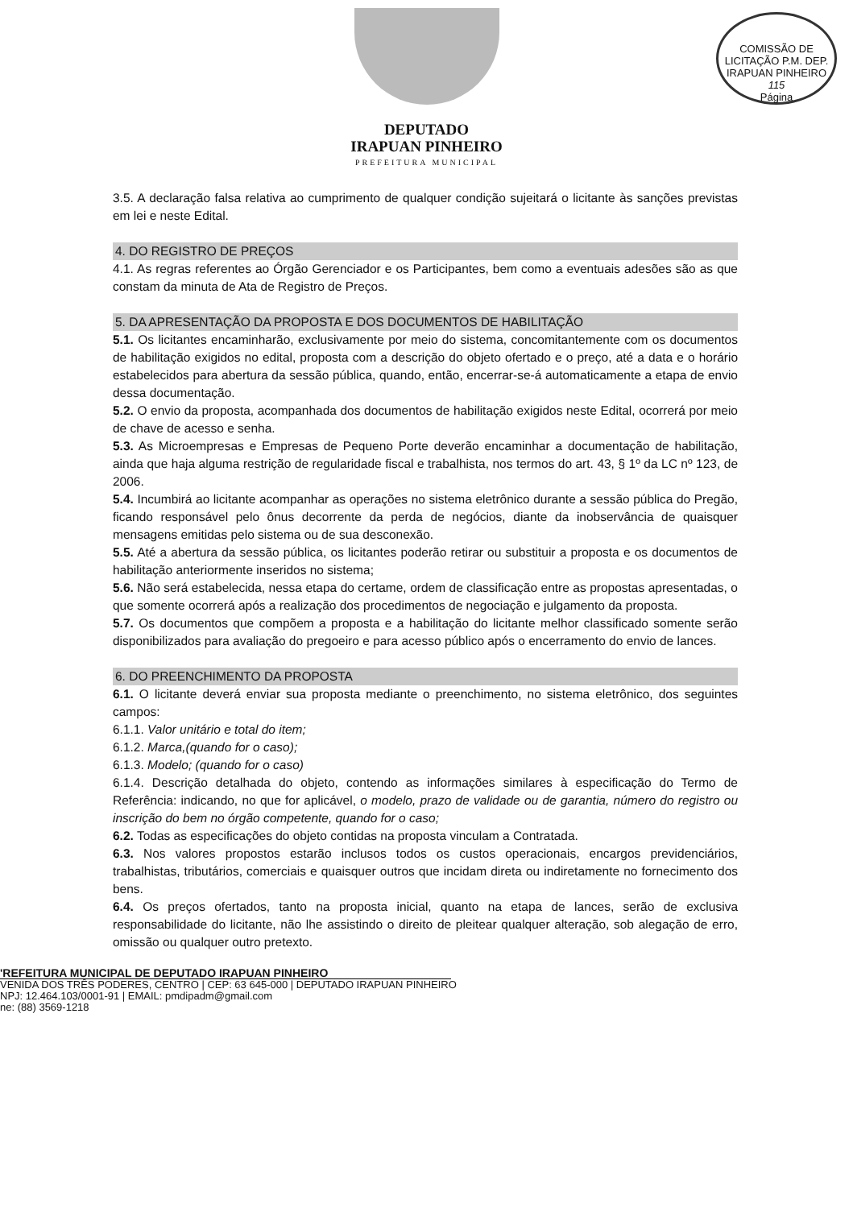COMISSÃO DE LICITAÇÃO P.M. DEP. IRAPUAN PINHEIRO
115
Página
DEPUTADO
IRAPUAN PINHEIRO
PREFEITURA MUNICIPAL
3.5. A declaração falsa relativa ao cumprimento de qualquer condição sujeitará o licitante às sanções previstas em lei e neste Edital.
4. DO REGISTRO DE PREÇOS
4.1. As regras referentes ao Órgão Gerenciador e os Participantes, bem como a eventuais adesões são as que constam da minuta de Ata de Registro de Preços.
5. DA APRESENTAÇÃO DA PROPOSTA E DOS DOCUMENTOS DE HABILITAÇÃO
5.1. Os licitantes encaminharão, exclusivamente por meio do sistema, concomitantemente com os documentos de habilitação exigidos no edital, proposta com a descrição do objeto ofertado e o preço, até a data e o horário estabelecidos para abertura da sessão pública, quando, então, encerrar-se-á automaticamente a etapa de envio dessa documentação.
5.2. O envio da proposta, acompanhada dos documentos de habilitação exigidos neste Edital, ocorrerá por meio de chave de acesso e senha.
5.3. As Microempresas e Empresas de Pequeno Porte deverão encaminhar a documentação de habilitação, ainda que haja alguma restrição de regularidade fiscal e trabalhista, nos termos do art. 43, § 1º da LC nº 123, de 2006.
5.4. Incumbirá ao licitante acompanhar as operações no sistema eletrônico durante a sessão pública do Pregão, ficando responsável pelo ônus decorrente da perda de negócios, diante da inobservância de quaisquer mensagens emitidas pelo sistema ou de sua desconexão.
5.5. Até a abertura da sessão pública, os licitantes poderão retirar ou substituir a proposta e os documentos de habilitação anteriormente inseridos no sistema;
5.6. Não será estabelecida, nessa etapa do certame, ordem de classificação entre as propostas apresentadas, o que somente ocorrerá após a realização dos procedimentos de negociação e julgamento da proposta.
5.7. Os documentos que compõem a proposta e a habilitação do licitante melhor classificado somente serão disponibilizados para avaliação do pregoeiro e para acesso público após o encerramento do envio de lances.
6. DO PREENCHIMENTO DA PROPOSTA
6.1. O licitante deverá enviar sua proposta mediante o preenchimento, no sistema eletrônico, dos seguintes campos:
6.1.1. Valor unitário e total do item;
6.1.2. Marca,(quando for o caso);
6.1.3. Modelo; (quando for o caso)
6.1.4. Descrição detalhada do objeto, contendo as informações similares à especificação do Termo de Referência: indicando, no que for aplicável, o modelo, prazo de validade ou de garantia, número do registro ou inscrição do bem no órgão competente, quando for o caso;
6.2. Todas as especificações do objeto contidas na proposta vinculam a Contratada.
6.3. Nos valores propostos estarão inclusos todos os custos operacionais, encargos previdenciários, trabalhistas, tributários, comerciais e quaisquer outros que incidam direta ou indiretamente no fornecimento dos bens.
6.4. Os preços ofertados, tanto na proposta inicial, quanto na etapa de lances, serão de exclusiva responsabilidade do licitante, não lhe assistindo o direito de pleitear qualquer alteração, sob alegação de erro, omissão ou qualquer outro pretexto.
'REFEITURA MUNICIPAL DE DEPUTADO IRAPUAN PINHEIRO
VENIDA DOS TRÊS PODERES, CENTRO | CEP: 63 645-000 | DEPUTADO IRAPUAN PINHEIRO
NPJ: 12.464.103/0001-91 | EMAIL: pmdipadm@gmail.com
ne: (88) 3569-1218